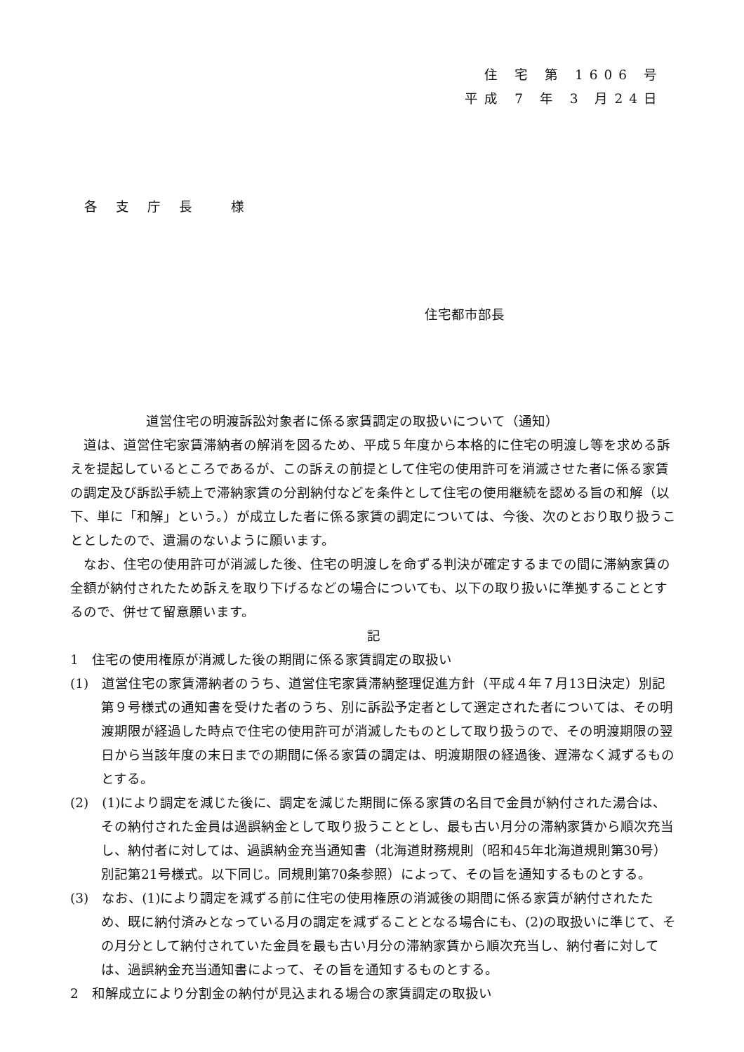住 宅 第 1606 号
平成 7 年 3 月24日
各 支 庁 長　 様
住宅都市部長
道営住宅の明渡訴訟対象者に係る家賃調定の取扱いについて（通知）
道は、道営住宅家賃滞納者の解消を図るため、平成５年度から本格的に住宅の明渡し等を求める訴えを提起しているところであるが、この訴えの前提として住宅の使用許可を消滅させた者に係る家賃の調定及び訴訟手続上で滞納家賃の分割納付などを条件として住宅の使用継続を認める旨の和解（以下、単に「和解」という。）が成立した者に係る家賃の調定については、今後、次のとおり取り扱うこととしたので、遺漏のないように願います。
なお、住宅の使用許可が消滅した後、住宅の明渡しを命ずる判決が確定するまでの間に滞納家賃の全額が納付されたため訴えを取り下げるなどの場合についても、以下の取り扱いに準拠することとするので、併せて留意願います。
記
1　住宅の使用権原が消滅した後の期間に係る家賃調定の取扱い
(1)　道営住宅の家賃滞納者のうち、道営住宅家賃滞納整理促進方針（平成４年７月13日決定）別記第９号様式の通知書を受けた者のうち、別に訴訟予定者として選定された者については、その明渡期限が経過した時点で住宅の使用許可が消滅したものとして取り扱うので、その明渡期限の翌日から当該年度の末日までの期間に係る家賃の調定は、明渡期限の経過後、遅滞なく減ずるものとする。
(2)　(1)により調定を減じた後に、調定を減じた期間に係る家賃の名目で金員が納付された湯合は、その納付された金員は過誤納金として取り扱うこととし、最も古い月分の滞納家賃から順次充当し、納付者に対しては、過誤納金充当通知書（北海道財務規則（昭和45年北海道規則第30号）別記第21号様式。以下同じ。同規則第70条参照）によって、その旨を通知するものとする。
(3)　なお、(1)により調定を減ずる前に住宅の使用権原の消滅後の期間に係る家賃が納付されたため、既に納付済みとなっている月の調定を減ずることとなる場合にも、(2)の取扱いに準じて、その月分として納付されていた金員を最も古い月分の滞納家賃から順次充当し、納付者に対しては、過誤納金充当通知書によって、その旨を通知するものとする。
2　和解成立により分割金の納付が見込まれる場合の家賃調定の取扱い